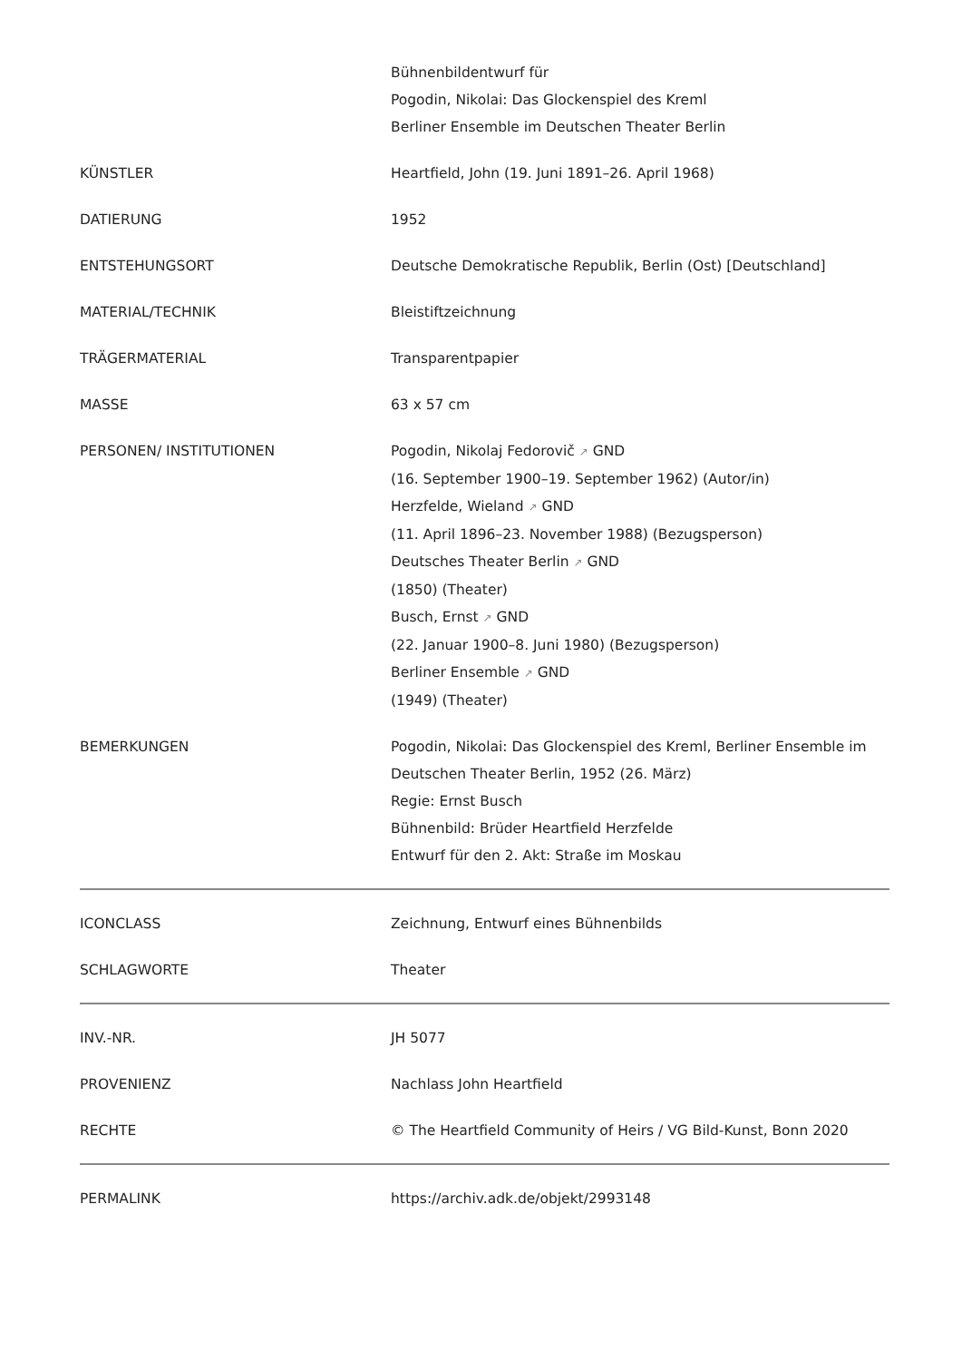| | Bühnenbildentwurf für Pogodin, Nikolai: Das Glockenspiel des Kreml Berliner Ensemble im Deutschen Theater Berlin |
| KÜNSTLER | Heartfield, John (19. Juni 1891–26. April 1968) |
| DATIERUNG | 1952 |
| ENTSTEHUNGSORT | Deutsche Demokratische Republik, Berlin (Ost) [Deutschland] |
| MATERIAL/TECHNIK | Bleistiftzeichnung |
| TRÄGERMATERIAL | Transparentpapier |
| MASSE | 63 x 57 cm |
| PERSONEN/ INSTITUTIONEN | Pogodin, Nikolaj Fedorovič ↗ GND (16. September 1900–19. September 1962) (Autor/in) Herzfelde, Wieland ↗ GND (11. April 1896–23. November 1988) (Bezugsperson) Deutsches Theater Berlin ↗ GND (1850) (Theater) Busch, Ernst ↗ GND (22. Januar 1900–8. Juni 1980) (Bezugsperson) Berliner Ensemble ↗ GND (1949) (Theater) |
| BEMERKUNGEN | Pogodin, Nikolai: Das Glockenspiel des Kreml, Berliner Ensemble im Deutschen Theater Berlin, 1952 (26. März) Regie: Ernst Busch Bühnenbild: Brüder Heartfield Herzfelde Entwurf für den 2. Akt: Straße im Moskau |
| ICONCLASS | Zeichnung, Entwurf eines Bühnenbilds |
| SCHLAGWORTE | Theater |
| INV.-NR. | JH 5077 |
| PROVENIENZ | Nachlass John Heartfield |
| RECHTE | © The Heartfield Community of Heirs / VG Bild-Kunst, Bonn 2020 |
| PERMALINK | https://archiv.adk.de/objekt/2993148 |